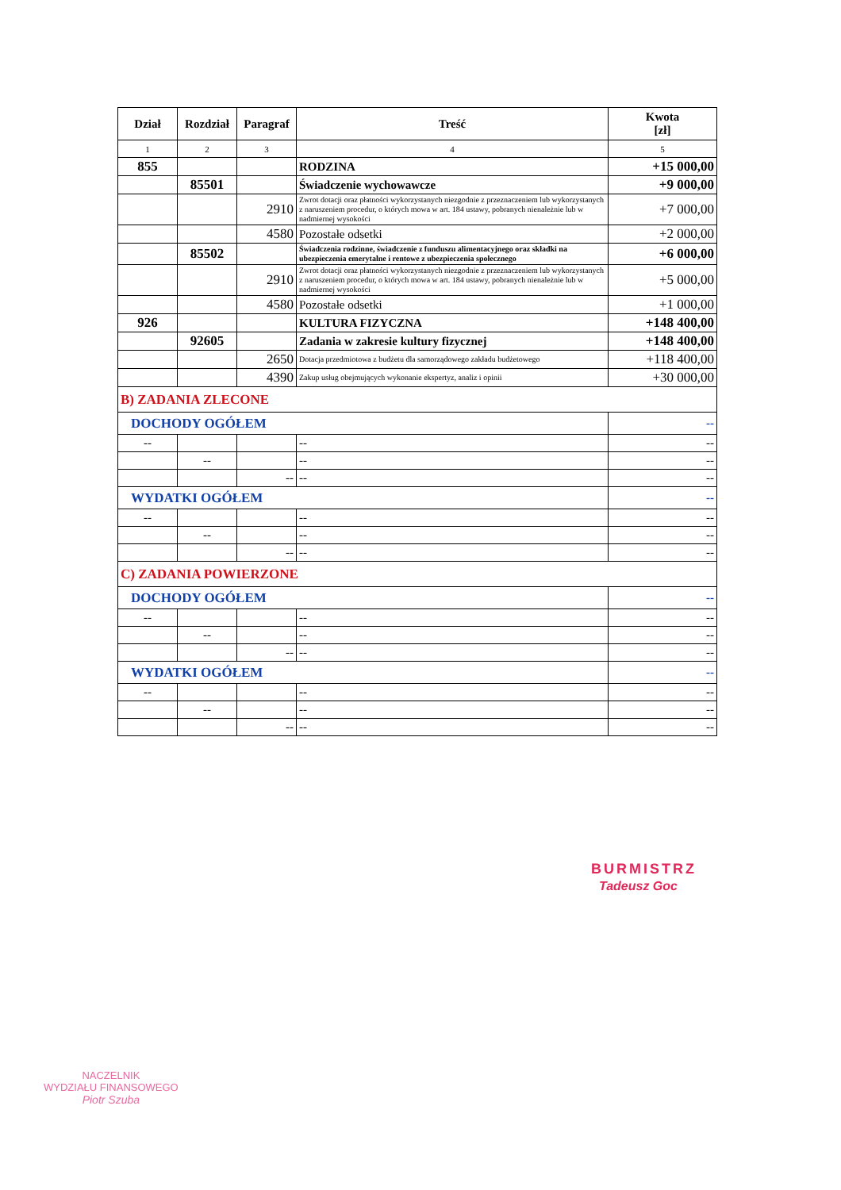| Dział | Rozdział | Paragraf | Treść | Kwota [zł] |
| --- | --- | --- | --- | --- |
| 1 | 2 | 3 | 4 | 5 |
| 855 | | | RODZINA | +15 000,00 |
| | 85501 | | Świadczenie wychowawcze | +9 000,00 |
| | | 2910 | Zwrot dotacji oraz płatności wykorzystanych niezgodnie z przeznaczeniem lub wykorzystanych z naruszeniem procedur, o których mowa w art. 184 ustawy, pobranych nienależnie lub w nadmiernej wysokości | +7 000,00 |
| | | 4580 | Pozostałe odsetki | +2 000,00 |
| | 85502 | | Świadczenia rodzinne, świadczenie z funduszu alimentacyjnego oraz składki na ubezpieczenia emerytalne i rentowe z ubezpieczenia społecznego | +6 000,00 |
| | | 2910 | Zwrot dotacji oraz płatności wykorzystanych niezgodnie z przeznaczeniem lub wykorzystanych z naruszeniem procedur, o których mowa w art. 184 ustawy, pobranych nienależnie lub w nadmiernej wysokości | +5 000,00 |
| | | 4580 | Pozostałe odsetki | +1 000,00 |
| 926 | | | KULTURA FIZYCZNA | +148 400,00 |
| | 92605 | | Zadania w zakresie kultury fizycznej | +148 400,00 |
| | | 2650 | Dotacja przedmiotowa z budżetu dla samorządowego zakładu budżetowego | +118 400,00 |
| | | 4390 | Zakup usług obejmujących wykonanie ekspertyz, analiz i opinii | +30 000,00 |
| B) ZADANIA ZLECONE | | | | |
| DOCHODY OGÓŁEM | | | | -- |
| -- | | | -- | -- |
| | -- | | -- | -- |
| | | -- | -- | -- |
| WYDATKI OGÓŁEM | | | | -- |
| -- | | | -- | -- |
| | -- | | -- | -- |
| | | -- | -- | -- |
| C) ZADANIA POWIERZONE | | | | |
| DOCHODY OGÓŁEM | | | | -- |
| -- | | | -- | -- |
| | -- | | -- | -- |
| | | -- | -- | -- |
| WYDATKI OGÓŁEM | | | | -- |
| -- | | | -- | -- |
| | -- | | -- | -- |
| | | -- | -- | -- |
BURMISTRZ
Tadeusz Goc
NACZELNIK
WYDZIAŁU FINANSOWEGO
Piotr Szuba